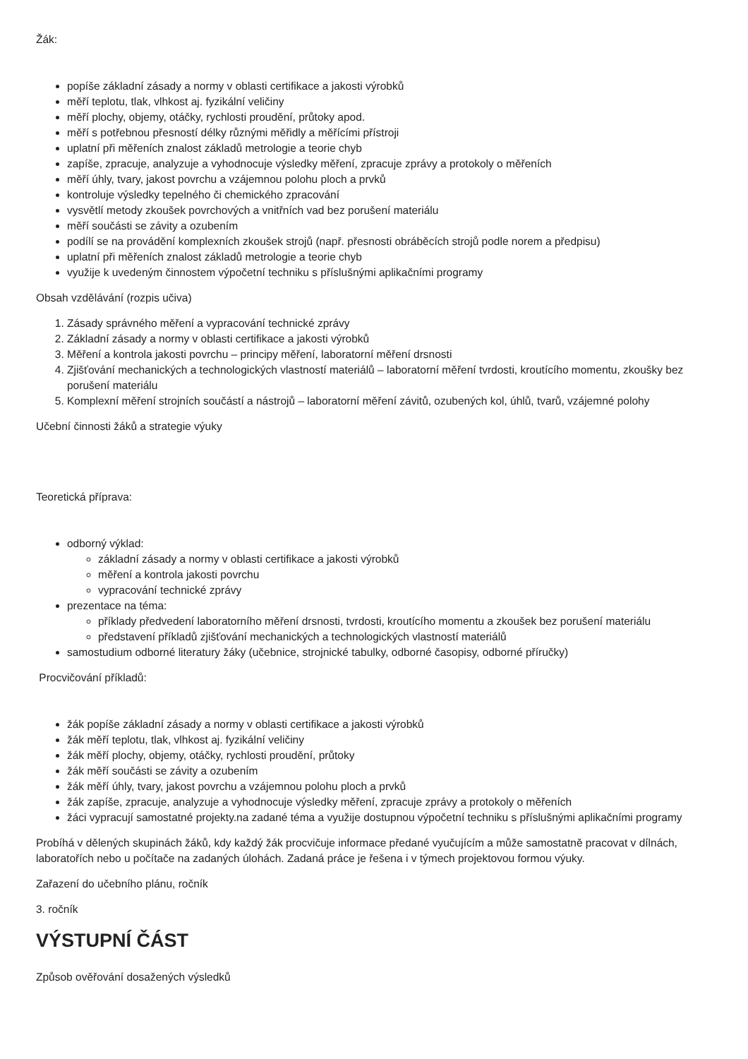Žák:
popíše základní zásady a normy v oblasti certifikace a jakosti výrobků
měří teplotu, tlak, vlhkost aj. fyzikální veličiny
měří plochy, objemy, otáčky, rychlosti proudění, průtoky apod.
měří s potřebnou přesností délky různými měřidly a měřícími přístroji
uplatní při měřeních znalost základů metrologie a teorie chyb
zapíše, zpracuje, analyzuje a vyhodnocuje výsledky měření, zpracuje zprávy a protokoly o měřeních
měří úhly, tvary, jakost povrchu a vzájemnou polohu ploch a prvků
kontroluje výsledky tepelného či chemického zpracování
vysvětlí metody zkoušek povrchových a vnitřních vad bez porušení materiálu
měří součásti se závity a ozubením
podílí se na provádění komplexních zkoušek strojů (např. přesnosti obráběcích strojů podle norem a předpisu)
uplatní při měřeních znalost základů metrologie a teorie chyb
využije k uvedeným činnostem výpočetní techniku s příslušnými aplikačními programy
Obsah vzdělávání (rozpis učiva)
1. Zásady správného měření a vypracování technické zprávy
2. Základní zásady a normy v oblasti certifikace a jakosti výrobků
3. Měření a kontrola jakosti povrchu – principy měření, laboratorní měření drsnosti
4. Zjišťování mechanických a technologických vlastností materiálů – laboratorní měření tvrdosti, kroutícího momentu, zkoušky bez porušení materiálu
5. Komplexní měření strojních součástí a nástrojů – laboratorní měření závitů, ozubených kol, úhlů, tvarů, vzájemné polohy
Učební činnosti žáků a strategie výuky
Teoretická příprava:
odborný výklad:
základní zásady a normy v oblasti certifikace a jakosti výrobků
měření a kontrola jakosti povrchu
vypracování technické zprávy
prezentace na téma:
příklady předvedení laboratorního měření drsnosti, tvrdosti, kroutícího momentu a zkoušek bez porušení materiálu
představení příkladů zjišťování mechanických a technologických vlastností materiálů
samostudium odborné literatury žáky (učebnice, strojnické tabulky, odborné časopisy, odborné příručky)
Procvičování příkladů:
žák popíše základní zásady a normy v oblasti certifikace a jakosti výrobků
žák měří teplotu, tlak, vlhkost aj. fyzikální veličiny
žák měří plochy, objemy, otáčky, rychlosti proudění, průtoky
žák měří součásti se závity a ozubením
žák měří úhly, tvary, jakost povrchu a vzájemnou polohu ploch a prvků
žák zapíše, zpracuje, analyzuje a vyhodnocuje výsledky měření, zpracuje zprávy a protokoly o měřeních
žáci vypracují samostatné projekty.na zadané téma a využije dostupnou výpočetní techniku s příslušnými aplikačními programy
Probíhá v dělených skupinách žáků, kdy každý žák procvičuje informace předané vyučujícím a může samostatně pracovat v dílnách, laboratořích nebo u počítače na zadaných úlohách. Zadaná práce je řešena i v týmech projektovou formou výuky.
Zařazení do učebního plánu, ročník
3. ročník
VÝSTUPNÍ ČÁST
Způsob ověřování dosažených výsledků